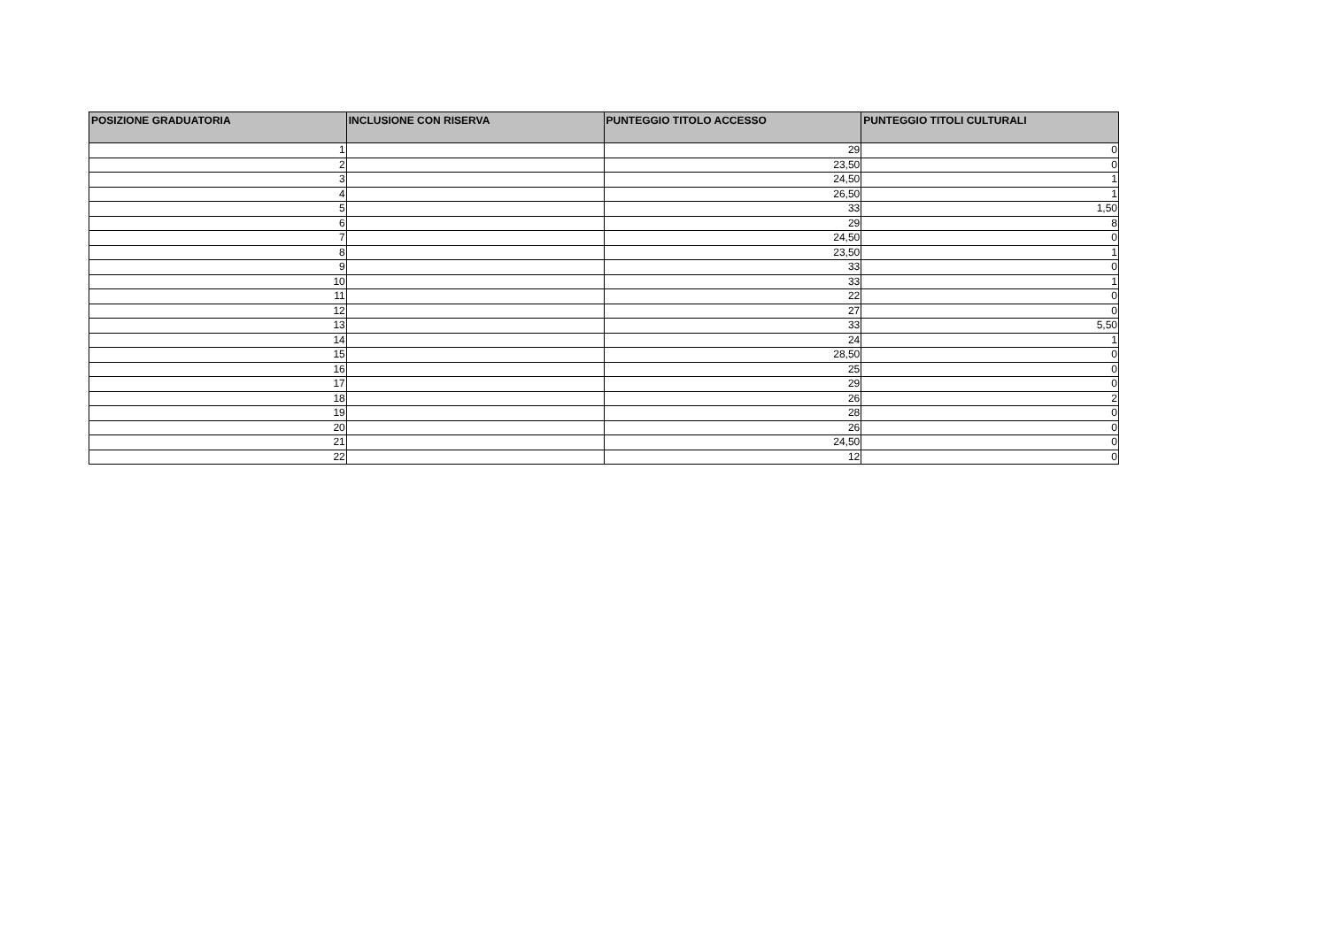| POSIZIONE GRADUATORIA | INCLUSIONE CON RISERVA | PUNTEGGIO TITOLO ACCESSO | PUNTEGGIO TITOLI CULTURALI |
| --- | --- | --- | --- |
| 1 | | 29 | 0 |
| 2 | | 23,50 | 0 |
| 3 | | 24,50 | 1 |
| 4 | | 26,50 | 1 |
| 5 | | 33 | 1,50 |
| 6 | | 29 | 8 |
| 7 | | 24,50 | 0 |
| 8 | | 23,50 | 1 |
| 9 | | 33 | 0 |
| 10 | | 33 | 1 |
| 11 | | 22 | 0 |
| 12 | | 27 | 0 |
| 13 | | 33 | 5,50 |
| 14 | | 24 | 1 |
| 15 | | 28,50 | 0 |
| 16 | | 25 | 0 |
| 17 | | 29 | 0 |
| 18 | | 26 | 2 |
| 19 | | 28 | 0 |
| 20 | | 26 | 0 |
| 21 | | 24,50 | 0 |
| 22 | | 12 | 0 |